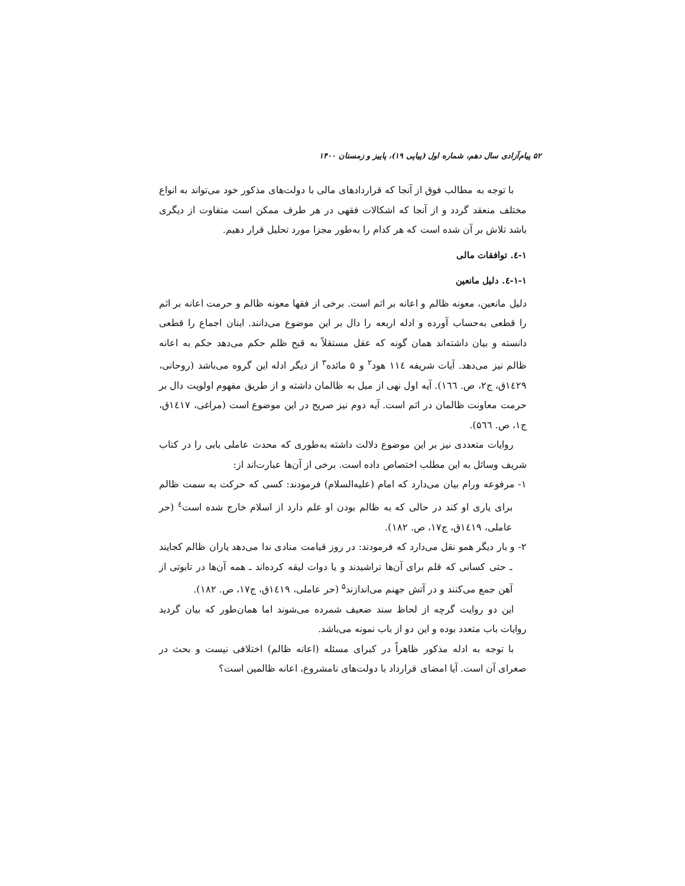۵۲ پیام‌آزادی سال دهم، شماره اول (پیاپی ۱۹)، پاییز و زمستان ۱۴۰۰
با توجه به مطالب فوق از آنجا که قراردادهای مالی با دولت‌های مذکور خود می‌تواند به انواع مختلف منعقد گردد و از آنجا که اشکالات فقهی در هر طرف ممکن است متفاوت از دیگری باشد تلاش بر آن شده است که هر کدام را به‌طور مجزا مورد تحلیل قرار دهیم.
۱-٤. توافقات مالی
۱-۱-٤. دلیل مانعین
دلیل مانعین، معونه ظالم و اعانه بر اثم است. برخی از فقها معونه ظالم و حرمت اعانه بر اثم را قطعی به‌حساب آورده و ادله اربعه را دال بر این موضوع می‌دانند. اینان اجماع را قطعی دانسته و بیان داشته‌اند همان گونه که عقل مستقلاً به قبح ظلم حکم می‌دهد حکم به اعانه ظالم نیز می‌دهد. آیات شریفه ۱۱٤ هود<sup>۲</sup> و ۵ مائده<sup>۳</sup> از دیگر ادله این گروه می‌باشد (روحانی، ۱٤۲۹ق، ج۲، ص. ۱٦٦). آیه اول نهی از میل به ظالمان داشته و از طریق مفهوم اولویت دال بر حرمت معاونت ظالمان در اثم است. آیه دوم نیز صریح در این موضوع است (مراغی، ۱٤۱۷ق، ج۱، ص. ۵٦٦).
روایات متعددی نیز بر این موضوع دلالت داشته به‌طوری که محدث عاملی بابی را در کتاب شریف وسائل به این مطلب اختصاص داده است. برخی از آن‌ها عبارت‌اند از:
۱- مرفوعه ورام بیان می‌دارد که امام (علیه‌السلام) فرمودند: کسی که حرکت به سمت ظالم برای یاری او کند در حالی که به ظالم بودن او علم دارد از اسلام خارج شده است<sup>٤</sup> (حر عاملی، ۱٤۱۹ق، ج۱۷، ص. ۱۸۲).
۲- و بار دیگر همو نقل می‌دارد که فرمودند: در روز قیامت منادی ندا می‌دهد یاران ظالم کجایند ـ حتی کسانی که قلم برای آن‌ها تراشیدند و یا دوات لیقه کرده‌اند ـ همه آن‌ها در تابوتی از آهن جمع می‌کنند و در آتش جهنم می‌اندازند<sup>۵</sup> (حر عاملی، ۱٤۱۹ق، ج۱۷، ص. ۱۸۲).
این دو روایت گرچه از لحاظ سند ضعیف شمرده می‌شوند اما همان‌طور که بیان گردید روایات باب متعدد بوده و این دو از باب نمونه می‌باشد.
با توجه به ادله مذکور ظاهراً در کبرای مسئله (اعانه ظالم) اختلافی نیست و بحث در صغرای آن است. آیا امضای قرارداد با دولت‌های نامشروع، اعانه ظالمین است؟